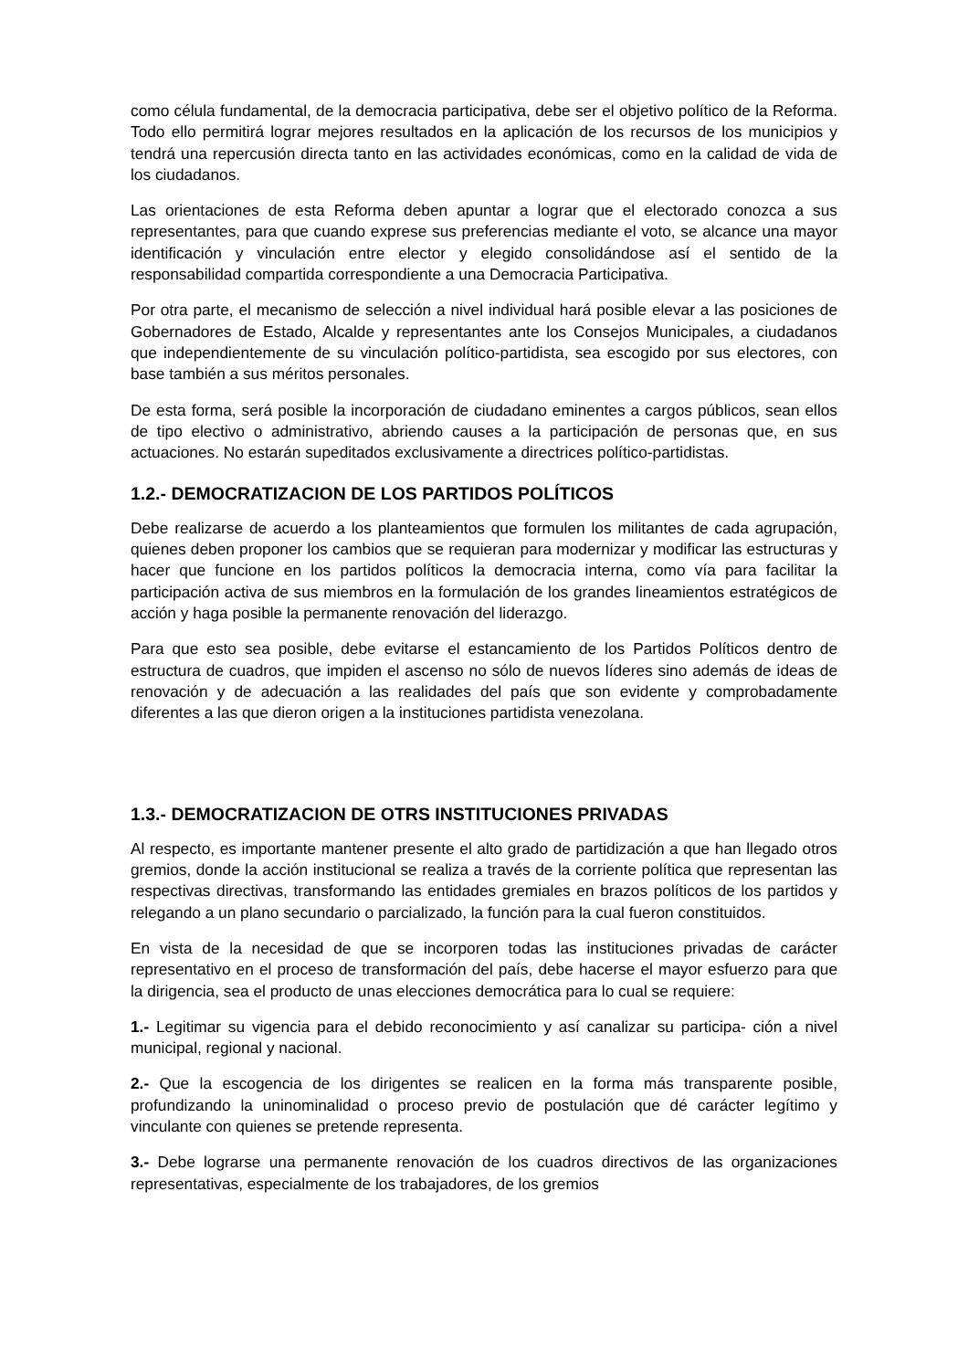como célula fundamental, de la democracia participativa, debe ser el objetivo político de la Reforma. Todo ello permitirá lograr mejores resultados en la aplicación de los recursos de los municipios y tendrá una repercusión directa tanto en las actividades económicas, como en la calidad de vida de los ciudadanos.
Las orientaciones de esta Reforma deben apuntar a lograr que el electorado conozca a sus representantes, para que cuando exprese sus preferencias mediante el voto, se alcance una mayor identificación y vinculación entre elector y elegido consolidándose así el sentido de la responsabilidad compartida correspondiente a una Democracia Participativa.
Por otra parte, el mecanismo de selección a nivel individual hará posible elevar a las posiciones de Gobernadores de Estado, Alcalde y representantes ante los Consejos Municipales, a ciudadanos que independientemente de su vinculación político-partidista, sea escogido por sus electores, con base también a sus méritos personales.
De esta forma, será posible la incorporación de ciudadano eminentes a cargos públicos, sean ellos de tipo electivo o administrativo, abriendo causes a la participación de personas que, en sus actuaciones. No estarán supeditados exclusivamente a directrices político-partidistas.
1.2.- DEMOCRATIZACION DE LOS PARTIDOS POLÍTICOS
Debe realizarse de acuerdo a los planteamientos que formulen los militantes de cada agrupación, quienes deben proponer los cambios que se requieran para modernizar y modificar las estructuras y hacer que funcione en los partidos políticos la democracia interna, como vía para facilitar la participación activa de sus miembros en la formulación de los grandes lineamientos estratégicos de acción y haga posible la permanente renovación del liderazgo.
Para que esto sea posible, debe evitarse el estancamiento de los Partidos Políticos dentro de estructura de cuadros, que impiden el ascenso no sólo de nuevos líderes sino además de ideas de renovación y de adecuación a las realidades del país que son evidente y comprobadamente diferentes a las que dieron origen a la instituciones partidista venezolana.
1.3.- DEMOCRATIZACION DE OTRS INSTITUCIONES PRIVADAS
Al respecto, es importante mantener presente el alto grado de partidización a que han llegado otros gremios, donde la acción institucional se realiza a través de la corriente política que representan las respectivas directivas, transformando las entidades gremiales en brazos políticos de los partidos y relegando a un plano secundario o parcializado, la función para la cual fueron constituidos.
En vista de la necesidad de que se incorporen todas las instituciones privadas de carácter representativo en el proceso de transformación del país, debe hacerse el mayor esfuerzo para que la dirigencia, sea el producto de unas elecciones democrática para lo cual se requiere:
1.- Legitimar su vigencia para el debido reconocimiento y así canalizar su participa- ción a nivel municipal, regional y nacional.
2.- Que la escogencia de los dirigentes se realicen en la forma más transparente posible, profundizando la uninominalidad o proceso previo de postulación que dé carácter legítimo y vinculante con quienes se pretende representa.
3.- Debe lograrse una permanente renovación de los cuadros directivos de las organizaciones representativas, especialmente de los trabajadores, de los gremios